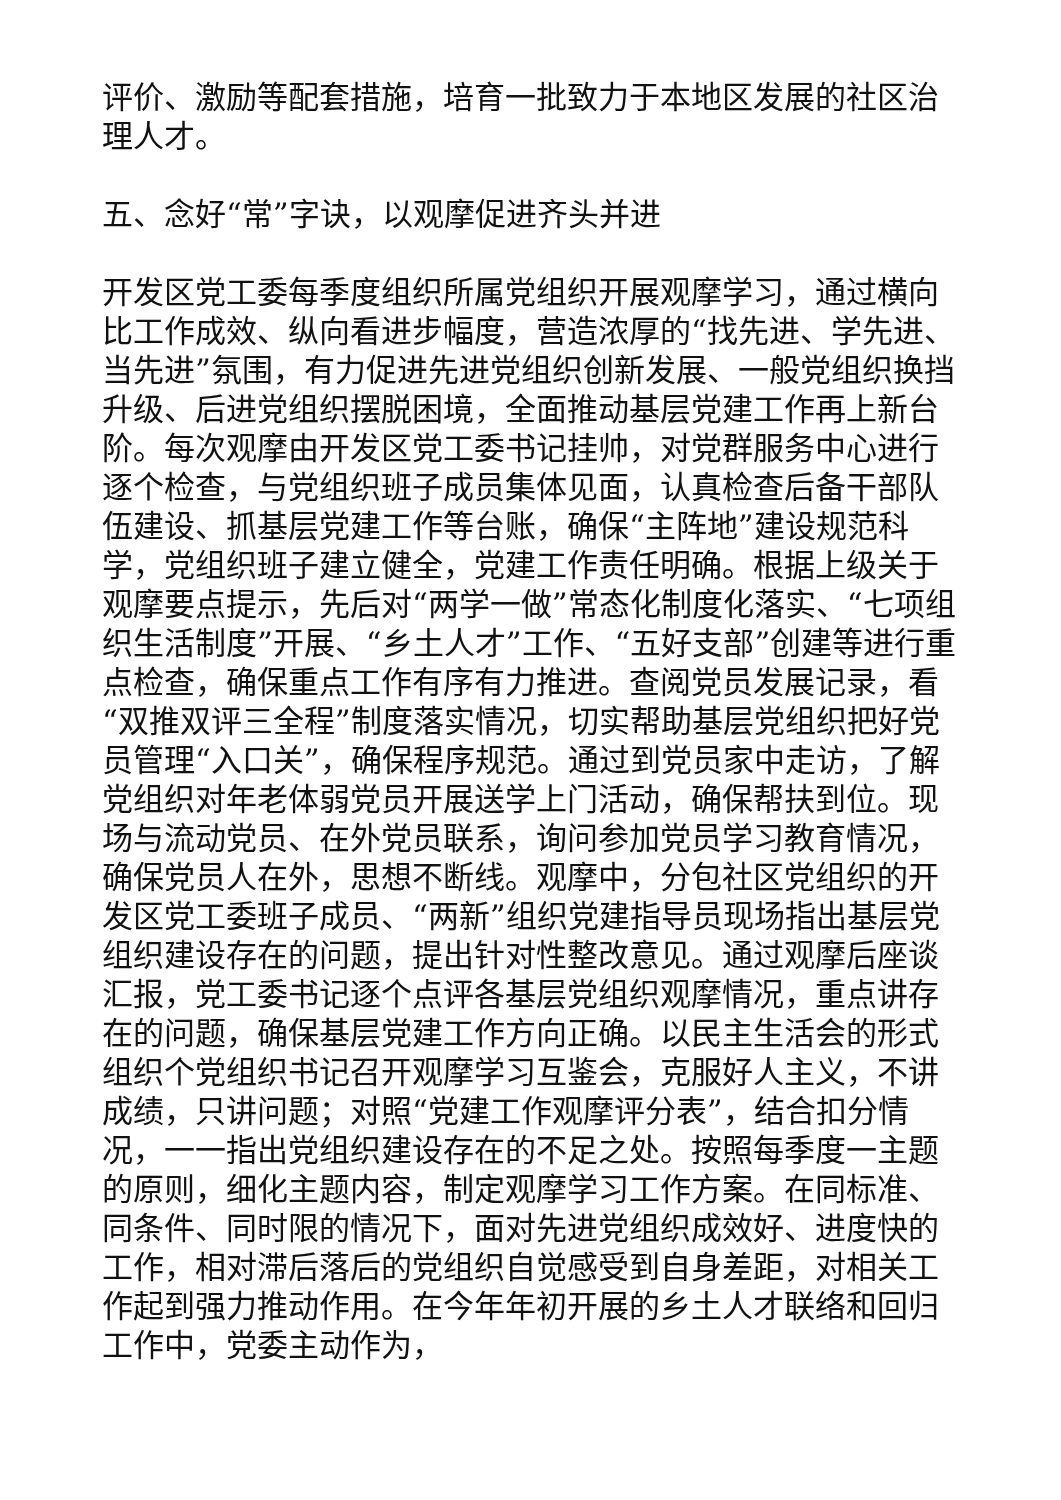评价、激励等配套措施，培育一批致力于本地区发展的社区治理人才。
五、念好“常”字诀，以观摩促进齐头并进
开发区党工委每季度组织所属党组织开展观摩学习，通过横向比工作成效、纵向看进步幅度，营造浓厚的“找先进、学先进、当先进”氛围，有力促进先进党组织创新发展、一般党组织换挡升级、后进党组织摆脱困境，全面推动基层党建工作再上新台阶。每次观摩由开发区党工委书记挂帅，对党群服务中心进行逐个检查，与党组织班子成员集体见面，认真检查后备干部队伍建设、抓基层党建工作等台账，确保“主阵地”建设规范科学，党组织班子建立健全，党建工作责任明确。根据上级关于观摩要点提示，先后对“两学一做”常态化制度化落实、“七项组织生活制度”开展、“乡土人才”工作、“五好支部”创建等进行重点检查，确保重点工作有序有力推进。查阅党员发展记录，看“双推双评三全程”制度落实情况，切实帮助基层党组织把好党员管理“入口关”，确保程序规范。通过到党员家中走访，了解党组织对年老体弱党员开展送学上门活动，确保帮扶到位。现场与流动党员、在外党员联系，询问参加党员学习教育情况，确保党员人在外，思想不断线。观摩中，分包社区党组织的开发区党工委班子成员、“两新”组织党建指导员现场指出基层党组织建设存在的问题，提出针对性整改意见。通过观摩后座谈汇报，党工委书记逐个点评各基层党组织观摩情况，重点讲存在的问题，确保基层党建工作方向正确。以民主生活会的形式组织个党组织书记召开观摩学习互鉴会，克服好人主义，不讲成绩，只讲问题；对照“党建工作观摩评分表”，结合扣分情况，一一指出党组织建设存在的不足之处。按照每季度一主题的原则，细化主题内容，制定观摩学习工作方案。在同标准、同条件、同时限的情况下，面对先进党组织成效好、进度快的工作，相对滞后落后的党组织自觉感受到自身差距，对相关工作起到强力推动作用。在今年年初开展的乡土人才联络和回归工作中，党委主动作为，